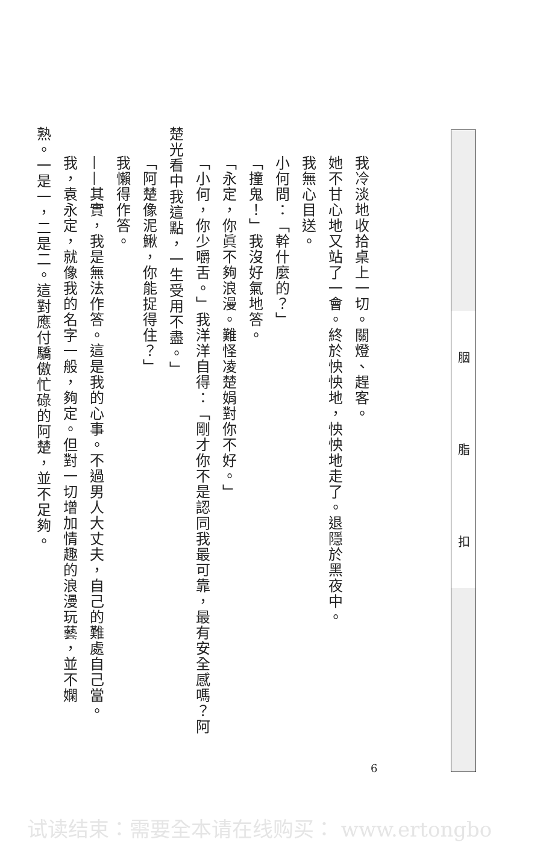我冷淡地收拾桌上一切。關燈、趕客。
她不甘心地又站了一會。終於怏怏地，怏怏地走了。退隱於黑夜中。
我無心目送。
小何問：「幹什麼的？」
「撞鬼！」我沒好氣地答。
「永定，你眞不夠浪漫。難怪凌楚娟對你不好。」
「小何，你少嚼舌。」我洋洋自得：「剛才你不是認同我最可靠，最有安全感嗎？阿
楚光看中我這點，一生受用不盡。」
「阿楚像泥鰍，你能捉得住？」
我懶得作答。
——其實，我是無法作答。這是我的心事。不過男人大丈夫，自己的難處自己當。
我，袁永定，就像我的名字一般，夠定。但對一切增加情趣的浪漫玩藝，並不嫻
熟。一是一，二是二。這對應付驕傲忙碌的阿楚，並不足夠。
胭 脂 扣
6
试读结束：需要全本请在线购买： www.ertongbo